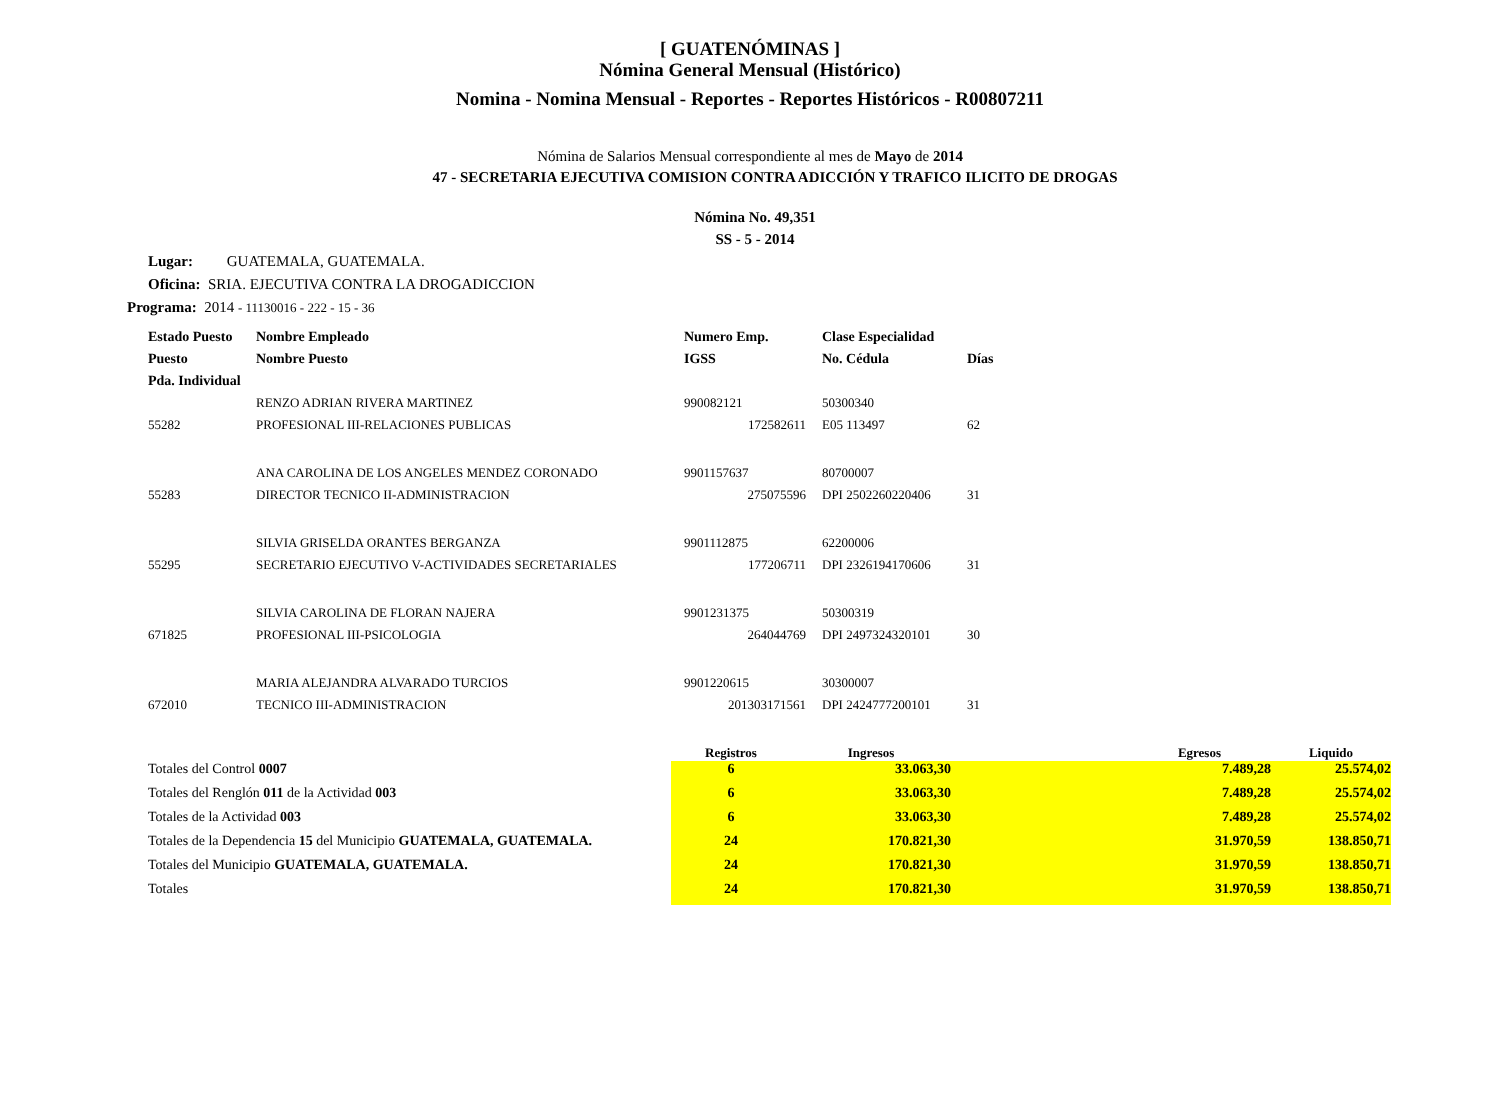[ GUATENÓMINAS ]
Nómina General Mensual (Histórico)
Nomina - Nomina Mensual - Reportes - Reportes Históricos - R00807211
Nómina de Salarios Mensual correspondiente al mes de Mayo de 2014
47 - SECRETARIA EJECUTIVA COMISION CONTRA ADICCIÓN Y TRAFICO ILICITO DE DROGAS
Nómina No. 49,351
SS - 5 - 2014
Lugar: GUATEMALA, GUATEMALA.
Oficina: SRIA. EJECUTIVA CONTRA LA DROGADICCION
Programa: 2014 - 11130016 - 222 - 15 - 36
| Estado Puesto | Nombre Empleado | Numero Emp. | Clase Especialidad | |
| --- | --- | --- | --- | --- |
| Puesto | Nombre Puesto | IGSS | No. Cédula | Días |
| Pda. Individual | | | | |
| | RENZO ADRIAN RIVERA MARTINEZ | 990082121 | 50300340 | |
| 55282 | PROFESIONAL III-RELACIONES PUBLICAS | 172582611 | E05 113497 | 62 |
| | ANA CAROLINA DE LOS ANGELES MENDEZ CORONADO | 9901157637 | 80700007 | |
| 55283 | DIRECTOR TECNICO II-ADMINISTRACION | 275075596 | DPI 2502260220406 | 31 |
| | SILVIA GRISELDA ORANTES BERGANZA | 9901112875 | 62200006 | |
| 55295 | SECRETARIO EJECUTIVO V-ACTIVIDADES SECRETARIALES | 177206711 | DPI 2326194170606 | 31 |
| | SILVIA CAROLINA DE FLORAN NAJERA | 9901231375 | 50300319 | |
| 671825 | PROFESIONAL III-PSICOLOGIA | 264044769 | DPI 2497324320101 | 30 |
| | MARIA ALEJANDRA ALVARADO TURCIOS | 9901220615 | 30300007 | |
| 672010 | TECNICO III-ADMINISTRACION | 201303171561 | DPI 2424777200101 | 31 |
| | Registros | Ingresos | Egresos | Liquido |
| --- | --- | --- | --- | --- |
| Totales del Control 0007 | 6 | 33.063,30 | 7.489,28 | 25.574,02 |
| Totales del Renglón 011 de la Actividad 003 | 6 | 33.063,30 | 7.489,28 | 25.574,02 |
| Totales de la Actividad 003 | 6 | 33.063,30 | 7.489,28 | 25.574,02 |
| Totales de la Dependencia 15 del Municipio GUATEMALA, GUATEMALA. | 24 | 170.821,30 | 31.970,59 | 138.850,71 |
| Totales del Municipio GUATEMALA, GUATEMALA. | 24 | 170.821,30 | 31.970,59 | 138.850,71 |
| Totales | 24 | 170.821,30 | 31.970,59 | 138.850,71 |